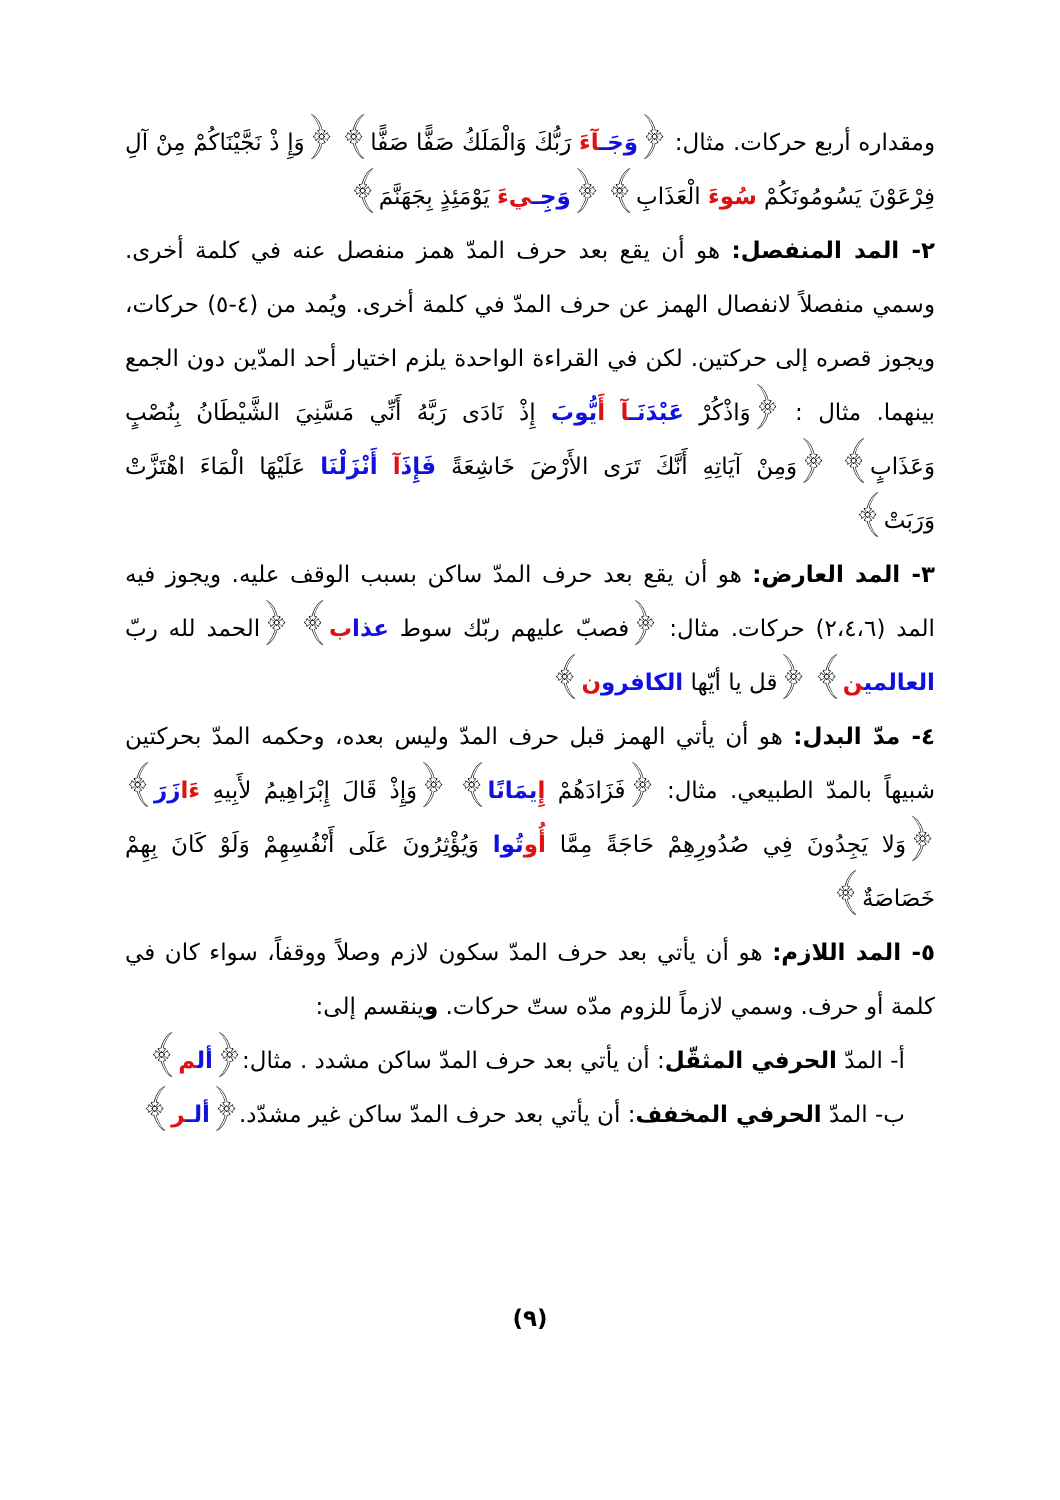ومقداره أربع حركات. مثال: ﴿وَجَـ آءَ رَبُّكَ وَالْمَلَكُ صَفًّا صَفًّا﴾ ﴿وَإِ ذْ نَجَّيْنَاكُمْ مِنْ آلِ فِرْعَوْنَ يَسُومُونَكُمْ سُوءَ الْعَذَابِ﴾ ﴿وَجِـ يءَ يَوْمَئِذٍ بِجَهَنَّمَ﴾
٢- المد المنفصل: هو أن يقع بعد حرف المدّ همز منفصل عنه في كلمة أخرى. وسمي منفصلاً لانفصال الهمز عن حرف المدّ في كلمة أخرى. ويُمد من (٤-٥) حركات، ويجوز قصره إلى حركتين. لكن في القراءة الواحدة يلزم اختيار أحد المدّين دون الجمع بينهما. مثال : ﴿وَاذْكُرْ عَبْدَنَـ آ أَيُّوبَ إِذْ نَادَى رَبَّهُ أَنِّي مَسَّنِيَ الشَّيْطَانُ بِنُصْبٍ وَعَذَابٍ﴾ ﴿وَمِنْ آيَاتِهِ أَنَّكَ تَرَى الأَرْضَ خَاشِعَةً فَإِذَآ أَنْزَلْنَا عَلَيْهَا الْمَاءَ اهْتَزَّتْ وَرَبَتْ﴾
٣- المد العارض: هو أن يقع بعد حرف المدّ ساكن بسبب الوقف عليه. ويجوز فيه المد (٢،٤،٦) حركات. مثال: ﴿فصبّ عليهم ربّك سوط عذا ب﴾ ﴿الحمد لله ربّ العالمي ن﴾ ﴿قل يا أيّها الكافرو ن﴾
٤- مدّ البدل: هو أن يأتي الهمز قبل حرف المدّ وليس بعده، وحكمه المدّ بحركتين شبيهاً بالمدّ الطبيعي. مثال: ﴿فَزَادَهُمْ إِيمَانًا﴾ ﴿وَإِذْ قَالَ إِبْرَاهِيمُ لأَبِيهِ ءَا زَرَ﴾ ﴿وَلا يَجِدُونَ فِي صُدُورِهِمْ حَاجَةً مِمَّا أُو تُوا وَيُؤْثِرُونَ عَلَى أَنْفُسِهِمْ وَلَوْ كَانَ بِهِمْ خَصَاصَةٌ﴾
٥- المد اللازم: هو أن يأتي بعد حرف المدّ سكون لازم وصلاً ووقفاً، سواء كان في كلمة أو حرف. وسمي لازماً للزوم مدّه ستّ حركات. وينقسم إلى:
أ- المدّ الحرفي المثقّل: أن يأتي بعد حرف المدّ ساكن مشدد . مثال:﴿أل م﴾
ب- المدّ الحرفي المخفف: أن يأتي بعد حرف المدّ ساكن غير مشدّد.﴿ألـ ر﴾
(٩)